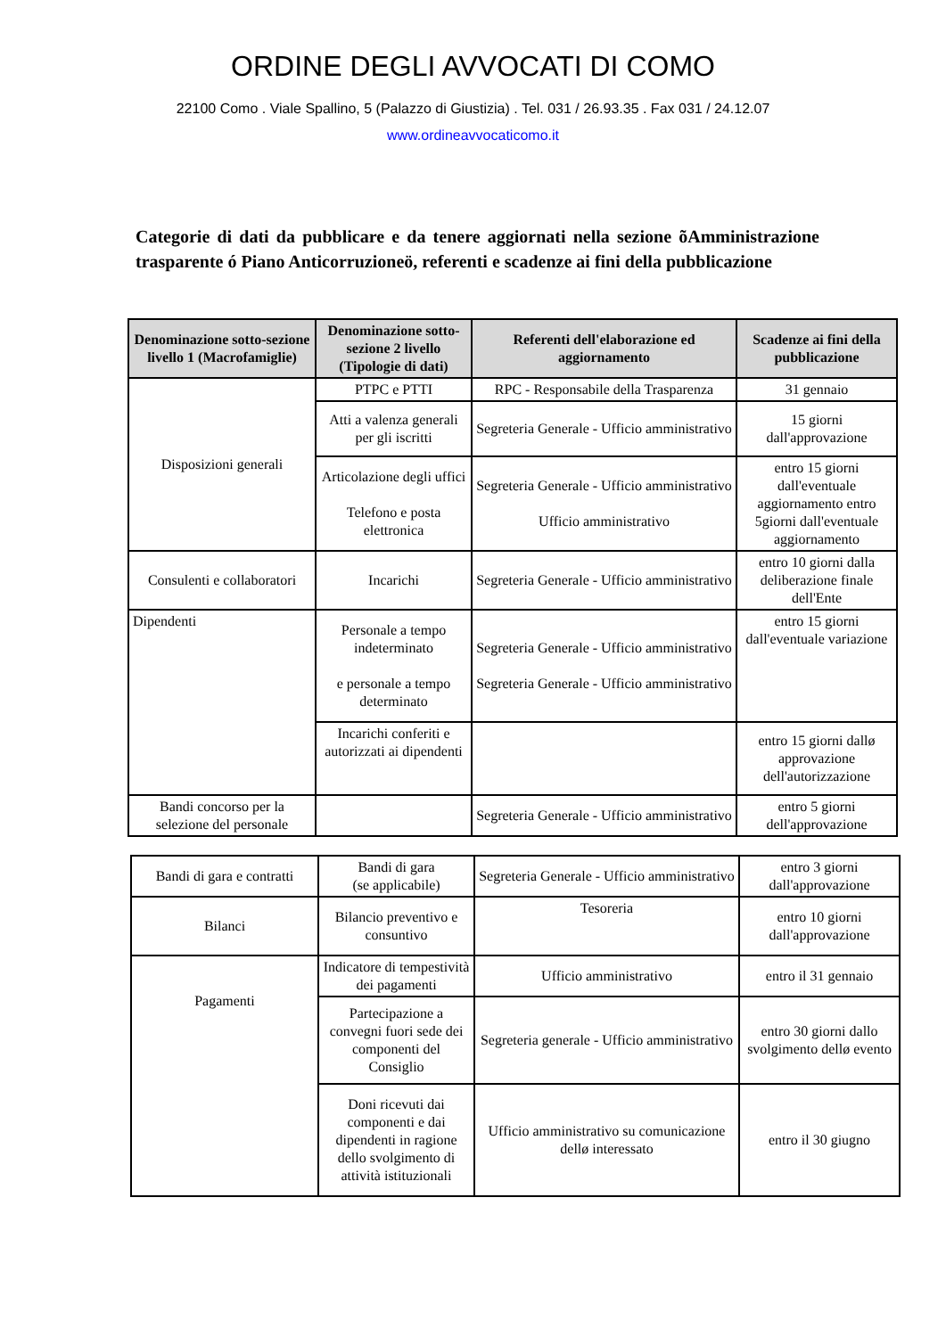ORDINE DEGLI AVVOCATI DI COMO
22100 Como . Viale Spallino, 5 (Palazzo di Giustizia) . Tel. 031 / 26.93.35 . Fax 031 / 24.12.07
www.ordineavvocaticomo.it
Categorie di dati da pubblicare e da tenere aggiornati nella sezione õAmministrazione trasparente ó Piano Anticorruzioneö, referenti e scadenze ai fini della pubblicazione
| Denominazione sotto-sezione livello 1 (Macrofamiglie) | Denominazione sotto-sezione 2 livello (Tipologie di dati) | Referenti dell'elaborazione ed aggiornamento | Scadenze ai fini della pubblicazione |
| --- | --- | --- | --- |
| Disposizioni generali | PTPC e PTTI | RPC - Responsabile della Trasparenza | 31 gennaio |
| | Atti a valenza generali per gli iscritti | Segreteria Generale - Ufficio amministrativo | 15 giorni dall'approvazione |
| | Articolazione degli uffici Telefono e posta elettronica | Segreteria Generale - Ufficio amministrativo Ufficio amministrativo | entro 15 giorni dall'eventuale aggiornamento entro 5giorni dall'eventuale aggiornamento |
| Consulenti e collaboratori | Incarichi | Segreteria Generale - Ufficio amministrativo | entro 10 giorni dalla deliberazione finale dell'Ente |
| Dipendenti | Personale a tempo indeterminato e personale a tempo determinato | Segreteria Generale - Ufficio amministrativo Segreteria Generale - Ufficio amministrativo | entro 15 giorni dall'eventuale variazione |
| | Incarichi conferiti e autorizzati ai dipendenti | | entro 15 giorni dallø approvazione dell'autorizzazione |
| Bandi concorso per la selezione del personale | | Segreteria Generale - Ufficio amministrativo | entro 5 giorni dell'approvazione |
| Bandi di gara e contratti | Bandi di gara (se applicabile) | Segreteria Generale - Ufficio amministrativo | entro 3 giorni dall'approvazione |
| Bilanci | Bilancio preventivo e consuntivo | Tesoreria | entro 10 giorni dall'approvazione |
| Pagamenti | Indicatore di tempestività dei pagamenti | Ufficio amministrativo | entro il 31 gennaio |
| | Partecipazione a convegni fuori sede dei componenti del Consiglio | Segreteria generale - Ufficio amministrativo | entro 30 giorni dallo svolgimento dellø evento |
| | Doni ricevuti dai componenti e dai dipendenti in ragione dello svolgimento di attività istituzionali | Ufficio amministrativo su comunicazione dellø interessato | entro il 30 giugno |